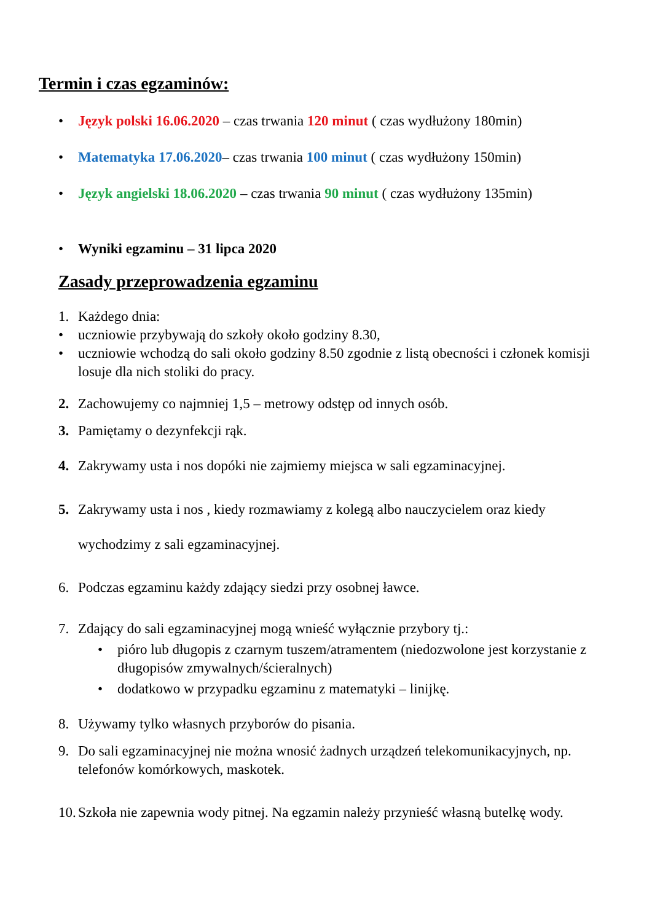Termin i czas egzaminów:
• Język polski 16.06.2020 – czas trwania 120 minut ( czas wydłużony 180min)
• Matematyka 17.06.2020– czas trwania 100 minut ( czas wydłużony 150min)
• Język angielski 18.06.2020 – czas trwania 90 minut ( czas wydłużony 135min)
• Wyniki egzaminu – 31 lipca 2020
Zasady przeprowadzenia egzaminu
1. Każdego dnia:
• uczniowie przybywają do szkoły około godziny 8.30,
• uczniowie wchodzą do sali około godziny 8.50 zgodnie z listą obecności i członek komisji losuje dla nich stoliki do pracy.
2. Zachowujemy co najmniej 1,5 – metrowy odstęp od innych osób.
3. Pamiętamy o dezynfekcji rąk.
4. Zakrywamy usta i nos dopóki nie zajmiemy miejsca w sali egzaminacyjnej.
5. Zakrywamy usta i nos , kiedy rozmawiamy z kolegą albo nauczycielem oraz kiedy wychodzimy z sali egzaminacyjnej.
6. Podczas egzaminu każdy zdający siedzi przy osobnej ławce.
7. Zdający do sali egzaminacyjnej mogą wnieść wyłącznie przybory tj.:
• pióro lub długopis z czarnym tuszem/atramentem (niedozwolone jest korzystanie z długopisów zmywalnych/ścieralnych)
• dodatkowo w przypadku egzaminu z matematyki – linijkę.
8. Używamy tylko własnych przyborów do pisania.
9. Do sali egzaminacyjnej nie można wnosić żadnych urządzeń telekomunikacyjnych, np. telefonów komórkowych, maskotek.
10. Szkoła nie zapewnia wody pitnej. Na egzamin należy przynieść własną butelkę wody.